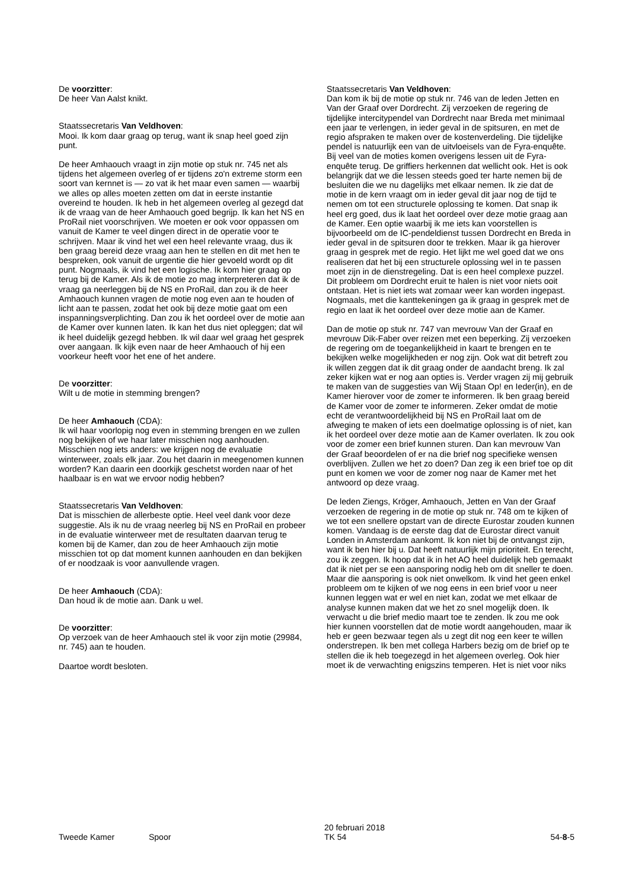De voorzitter:
De heer Van Aalst knikt.
Staatssecretaris Van Veldhoven:
Mooi. Ik kom daar graag op terug, want ik snap heel goed zijn punt.
De heer Amhaouch vraagt in zijn motie op stuk nr. 745 net als tijdens het algemeen overleg of er tijdens zo'n extreme storm een soort van kernnet is — zo vat ik het maar even samen — waarbij we alles op alles moeten zetten om dat in eerste instantie overeind te houden. Ik heb in het algemeen overleg al gezegd dat ik de vraag van de heer Amhaouch goed begrijp. Ik kan het NS en ProRail niet voorschrijven. We moeten er ook voor oppassen om vanuit de Kamer te veel dingen direct in de operatie voor te schrijven. Maar ik vind het wel een heel relevante vraag, dus ik ben graag bereid deze vraag aan hen te stellen en dit met hen te bespreken, ook vanuit de urgentie die hier gevoeld wordt op dit punt. Nogmaals, ik vind het een logische. Ik kom hier graag op terug bij de Kamer. Als ik de motie zo mag interpreteren dat ik de vraag ga neerleggen bij de NS en ProRail, dan zou ik de heer Amhaouch kunnen vragen de motie nog even aan te houden of licht aan te passen, zodat het ook bij deze motie gaat om een inspanningsverplichting. Dan zou ik het oordeel over de motie aan de Kamer over kunnen laten. Ik kan het dus niet opleggen; dat wil ik heel duidelijk gezegd hebben. Ik wil daar wel graag het gesprek over aangaan. Ik kijk even naar de heer Amhaouch of hij een voorkeur heeft voor het ene of het andere.
De voorzitter:
Wilt u de motie in stemming brengen?
De heer Amhaouch (CDA):
Ik wil haar voorlopig nog even in stemming brengen en we zullen nog bekijken of we haar later misschien nog aanhouden. Misschien nog iets anders: we krijgen nog de evaluatie winterweer, zoals elk jaar. Zou het daarin in meegenomen kunnen worden? Kan daarin een doorkijk geschetst worden naar of het haalbaar is en wat we ervoor nodig hebben?
Staatssecretaris Van Veldhoven:
Dat is misschien de allerbeste optie. Heel veel dank voor deze suggestie. Als ik nu de vraag neerleg bij NS en ProRail en probeer in de evaluatie winterweer met de resultaten daarvan terug te komen bij de Kamer, dan zou de heer Amhaouch zijn motie misschien tot op dat moment kunnen aanhouden en dan bekijken of er noodzaak is voor aanvullende vragen.
De heer Amhaouch (CDA):
Dan houd ik de motie aan. Dank u wel.
De voorzitter:
Op verzoek van de heer Amhaouch stel ik voor zijn motie (29984, nr. 745) aan te houden.
Daartoe wordt besloten.
Staatssecretaris Van Veldhoven:
Dan kom ik bij de motie op stuk nr. 746 van de leden Jetten en Van der Graaf over Dordrecht. Zij verzoeken de regering de tijdelijke intercitypendel van Dordrecht naar Breda met minimaal een jaar te verlengen, in ieder geval in de spitsuren, en met de regio afspraken te maken over de kostenverdeling. Die tijdelijke pendel is natuurlijk een van de uitvloeisels van de Fyra-enquête. Bij veel van de moties komen overigens lessen uit de Fyra-enquête terug. De griffiers herkennen dat wellicht ook. Het is ook belangrijk dat we die lessen steeds goed ter harte nemen bij de besluiten die we nu dagelijks met elkaar nemen. Ik zie dat de motie in de kern vraagt om in ieder geval dit jaar nog de tijd te nemen om tot een structurele oplossing te komen. Dat snap ik heel erg goed, dus ik laat het oordeel over deze motie graag aan de Kamer. Een optie waarbij ik me iets kan voorstellen is bijvoorbeeld om de IC-pendeldienst tussen Dordrecht en Breda in ieder geval in de spitsuren door te trekken. Maar ik ga hierover graag in gesprek met de regio. Het lijkt me wel goed dat we ons realiseren dat het bij een structurele oplossing wel in te passen moet zijn in de dienstregeling. Dat is een heel complexe puzzel. Dit probleem om Dordrecht eruit te halen is niet voor niets ooit ontstaan. Het is niet iets wat zomaar weer kan worden ingepast. Nogmaals, met die kanttekeningen ga ik graag in gesprek met de regio en laat ik het oordeel over deze motie aan de Kamer.
Dan de motie op stuk nr. 747 van mevrouw Van der Graaf en mevrouw Dik-Faber over reizen met een beperking. Zij verzoeken de regering om de toegankelijkheid in kaart te brengen en te bekijken welke mogelijkheden er nog zijn. Ook wat dit betreft zou ik willen zeggen dat ik dit graag onder de aandacht breng. Ik zal zeker kijken wat er nog aan opties is. Verder vragen zij mij gebruik te maken van de suggesties van Wij Staan Op! en Ieder(in), en de Kamer hierover voor de zomer te informeren. Ik ben graag bereid de Kamer voor de zomer te informeren. Zeker omdat de motie echt de verantwoordelijkheid bij NS en ProRail laat om de afweging te maken of iets een doelmatige oplossing is of niet, kan ik het oordeel over deze motie aan de Kamer overlaten. Ik zou ook voor de zomer een brief kunnen sturen. Dan kan mevrouw Van der Graaf beoordelen of er na die brief nog specifieke wensen overblijven. Zullen we het zo doen? Dan zeg ik een brief toe op dit punt en komen we voor de zomer nog naar de Kamer met het antwoord op deze vraag.
De leden Ziengs, Kröger, Amhaouch, Jetten en Van der Graaf verzoeken de regering in de motie op stuk nr. 748 om te kijken of we tot een snellere opstart van de directe Eurostar zouden kunnen komen. Vandaag is de eerste dag dat de Eurostar direct vanuit Londen in Amsterdam aankomt. Ik kon niet bij de ontvangst zijn, want ik ben hier bij u. Dat heeft natuurlijk mijn prioriteit. En terecht, zou ik zeggen. Ik hoop dat ik in het AO heel duidelijk heb gemaakt dat ik niet per se een aansporing nodig heb om dit sneller te doen. Maar die aansporing is ook niet onwelkom. Ik vind het geen enkel probleem om te kijken of we nog eens in een brief voor u neer kunnen leggen wat er wel en niet kan, zodat we met elkaar de analyse kunnen maken dat we het zo snel mogelijk doen. Ik verwacht u die brief medio maart toe te zenden. Ik zou me ook hier kunnen voorstellen dat de motie wordt aangehouden, maar ik heb er geen bezwaar tegen als u zegt dit nog een keer te willen onderstrepen. Ik ben met collega Harbers bezig om de brief op te stellen die ik heb toegezegd in het algemeen overleg. Ook hier moet ik de verwachting enigszins temperen. Het is niet voor niks
Tweede Kamer Spoor
20 februari 2018
TK 54
54-8-5